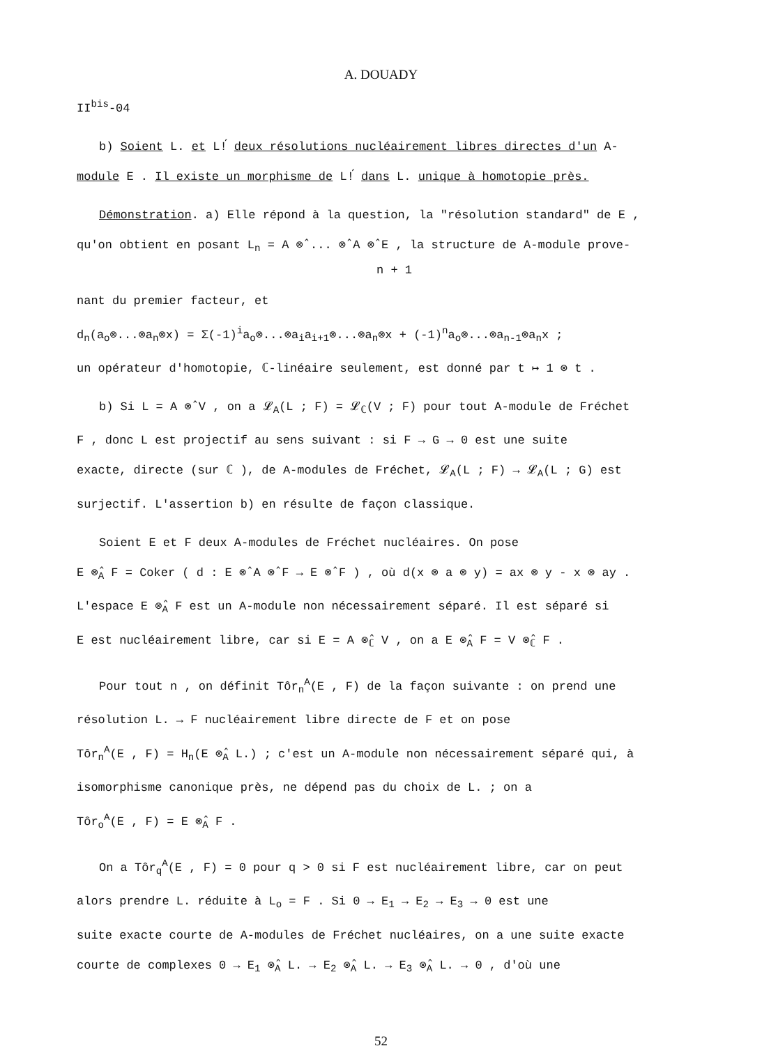A. DOUADY
II<sup>bis</sup>-04
b) Soient L. et L!́ deux résolutions nucléairement libres directes d'un A-
module E . Il existe un morphisme de L!́ dans L. unique à homotopie près.
Démonstration. a) Elle répond à la question, la "résolution standard" de E ,
qu'on obtient en posant L<sub>n</sub> = A ⊗̂ ... ⊗̂ A ⊗̂ E , la structure de A-module prove-
n + 1
nant du premier facteur, et
d<sub>n</sub>(a<sub>o</sub>⊗...⊗a<sub>n</sub>⊗x) = Σ(-1)<sup>i</sup>a<sub>o</sub>⊗...⊗a<sub>i</sub>a<sub>i+1</sub>⊗...⊗a<sub>n</sub>⊗x + (-1)<sup>n</sup>a<sub>o</sub>⊗...⊗a<sub>n-1</sub>⊗a<sub>n</sub>x ;
un opérateur d'homotopie, ℂ-linéaire seulement, est donné par t ↦ 1 ⊗ t .
b) Si L = A ⊗̂ V , on a 𝓛<sub>A</sub>(L ; F) = 𝓛<sub>ℂ</sub>(V ; F) pour tout A-module de Fréchet
F , donc L est projectif au sens suivant : si F → G → 0 est une suite
exacte, directe (sur ℂ ), de A-modules de Fréchet, 𝓛<sub>A</sub>(L ; F) → 𝓛<sub>A</sub>(L ; G) est
surjectif. L'assertion b) en résulte de façon classique.
Soient E et F deux A-modules de Fréchet nucléaires. On pose
E ⊗̂<sub>A</sub> F = Coker ( d : E ⊗̂ A ⊗̂ F → E ⊗̂ F ) , où d(x ⊗ a ⊗ y) = ax ⊗ y - x ⊗ ay .
L'espace E ⊗̂<sub>A</sub> F est un A-module non nécessairement séparé. Il est séparé si
E est nucléairement libre, car si E = A ⊗̂<sub>ℂ</sub> V , on a E ⊗̂<sub>A</sub> F = V ⊗̂<sub>ℂ</sub> F .
Pour tout n , on définit Tôr<sub>n</sub><sup>A</sup>(E , F) de la façon suivante : on prend une
résolution L. → F nucléairement libre directe de F et on pose
Tôr<sub>n</sub><sup>A</sup>(E , F) = H<sub>n</sub>(E ⊗̂<sub>A</sub> L.) ; c'est un A-module non nécessairement séparé qui, à
isomorphisme canonique près, ne dépend pas du choix de L. ; on a
Tôr<sub>o</sub><sup>A</sup>(E , F) = E ⊗̂<sub>A</sub> F .
On a Tôr<sub>q</sub><sup>A</sup>(E , F) = 0 pour q > 0 si F est nucléairement libre, car on peut
alors prendre L. réduite à L<sub>o</sub> = F . Si 0 → E<sub>1</sub> → E<sub>2</sub> → E<sub>3</sub> → 0 est une
suite exacte courte de A-modules de Fréchet nucléaires, on a une suite exacte
courte de complexes 0 → E<sub>1</sub> ⊗̂<sub>A</sub> L. → E<sub>2</sub> ⊗̂<sub>A</sub> L. → E<sub>3</sub> ⊗̂<sub>A</sub> L. → 0 , d'où une
52